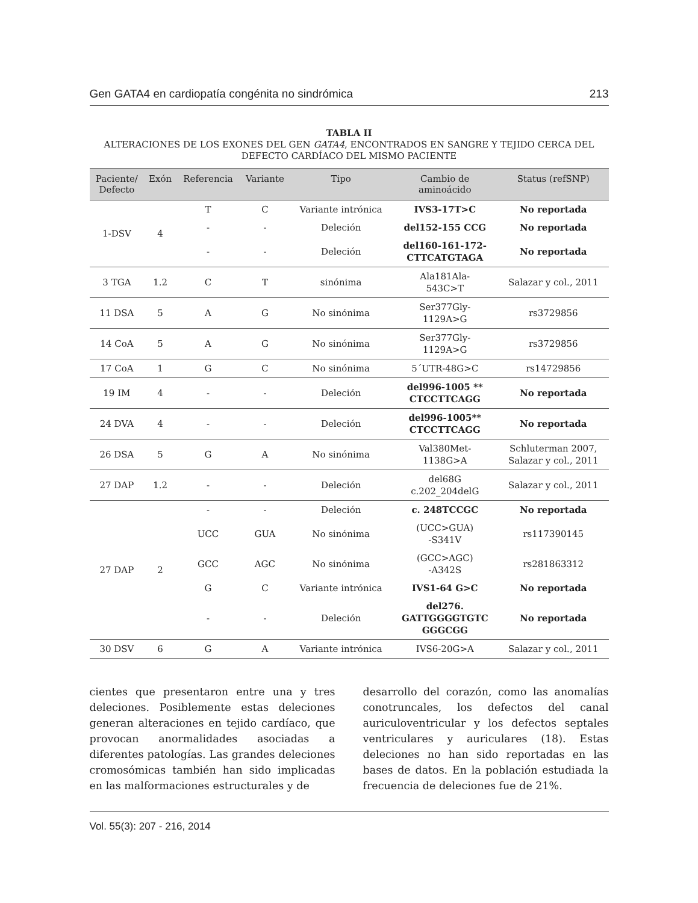Gen GATA4 en cardiopatía congénita no sindrómica 213
TABLA II
ALTERACIONES DE LOS EXONES DEL GEN GATA4, ENCONTRADOS EN SANGRE Y TEJIDO CERCA DEL DEFECTO CARDÍACO DEL MISMO PACIENTE
| Paciente/ Defecto | Exón | Referencia | Variante | Tipo | Cambio de aminoácido | Status (refSNP) |
| --- | --- | --- | --- | --- | --- | --- |
| 1-DSV | 4 | T | C | Variante intrónica | IVS3-17T>C | No reportada |
| | | - | - | Deleción | del152-155 CCG | No reportada |
| | | - | - | Deleción | del160-161-172- CTTCATGTAGA | No reportada |
| 3 TGA | 1.2 | C | T | sinónima | Ala181Ala- 543C>T | Salazar y col., 2011 |
| 11 DSA | 5 | A | G | No sinónima | Ser377Gly- 1129A>G | rs3729856 |
| 14 CoA | 5 | A | G | No sinónima | Ser377Gly- 1129A>G | rs3729856 |
| 17 CoA | 1 | G | C | No sinónima | 5´UTR-48G>C | rs14729856 |
| 19 IM | 4 | - | - | Deleción | del996-1005 ** CTCCTTCAGG | No reportada |
| 24 DVA | 4 | - | - | Deleción | del996-1005** CTCCTTCAGG | No reportada |
| 26 DSA | 5 | G | A | No sinónima | Val380Met- 1138G>A | Schluterman 2007, Salazar y col., 2011 |
| 27 DAP | 1.2 | - | - | Deleción | del68G c.202_204delG | Salazar y col., 2011 |
| 27 DAP | 2 | - | - | Deleción | c. 248TCCGC | No reportada |
| | | UCC | GUA | No sinónima | (UCC>GUA) -S341V | rs117390145 |
| | | GCC | AGC | No sinónima | (GCC>AGC) -A342S | rs281863312 |
| | | G | C | Variante intrónica | IVS1-64 G>C | No reportada |
| | | - | - | Deleción | del276. GATTGGGGTGTC GGGCGG | No reportada |
| 30 DSV | 6 | G | A | Variante intrónica | IVS6-20G>A | Salazar y col., 2011 |
cientes que presentaron entre una y tres deleciones. Posiblemente estas deleciones generan alteraciones en tejido cardíaco, que provocan anormalidades asociadas a diferentes patologías. Las grandes deleciones cromosómicas también han sido implicadas en las malformaciones estructurales y de
desarrollo del corazón, como las anomalías conotruncales, los defectos del canal auriculoventricular y los defectos septales ventriculares y auriculares (18). Estas deleciones no han sido reportadas en las bases de datos. En la población estudiada la frecuencia de deleciones fue de 21%.
Vol. 55(3): 207 - 216, 2014